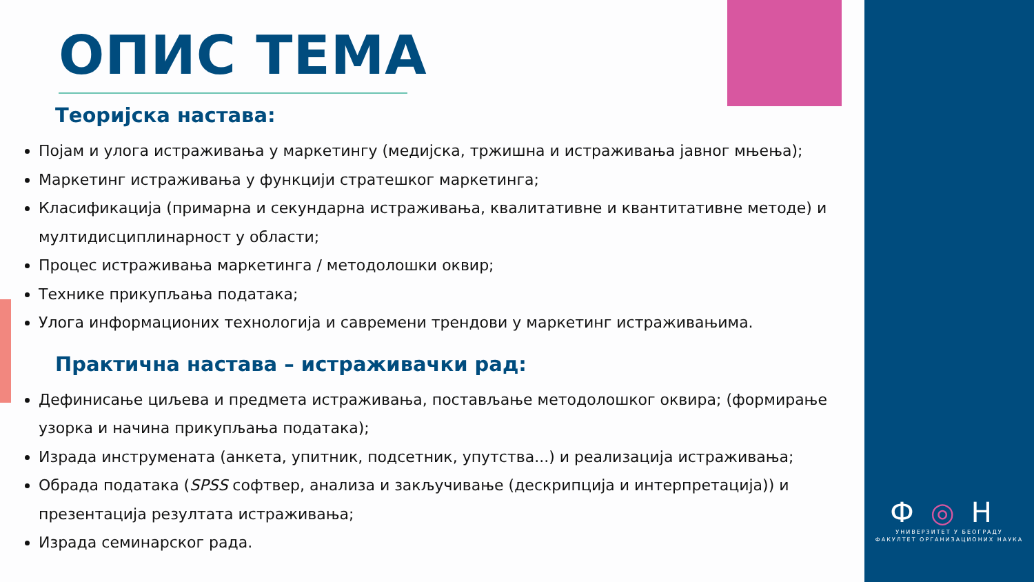ОПИС ТЕМА
Теоријска настава:
Појам и улога истраживања у маркетингу (медијска, тржишна и истраживања јавног мњења);
Маркетинг истраживања у функцији стратешког маркетинга;
Класификација (примарна и секундарна истраживања, квалитативне и квантитативне методе) и мултидисциплинарност у области;
Процес истраживања маркетинга / методолошки оквир;
Технике прикупљања података;
Улога информационих технологија и савремени трендови у маркетинг истраживањима.
Практична настава – истраживачки рад:
Дефинисање циљева и предмета истраживања, постављање методолошког оквира; (формирање узорка и начина прикупљања података);
Израда инструмената (анкета, упитник, подсетник, упутства...) и реализација истраживања;
Обрада података (SPSS софтвер, анализа и закључивање (дескрипција и интерпретација)) и презентација резултата истраживања;
Израда семинарског рада.
Ф◎Н
УНИВЕРЗИТЕТ У БЕОГРАДУ
ФАКУЛТЕТ ОРГАНИЗАЦИОНИХ НАУКА